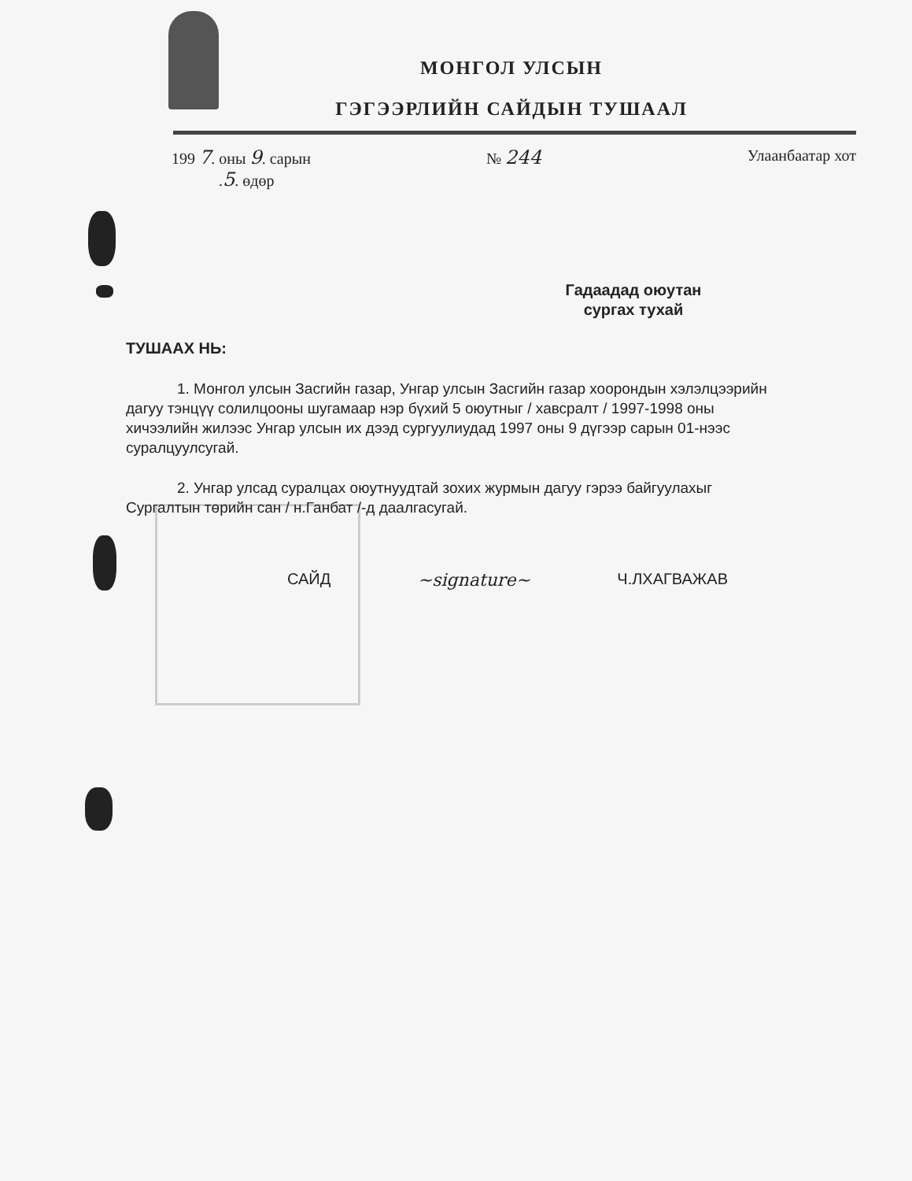МОНГОЛ УЛСЫН
ГЭГЭЭРЛИЙН САЙДЫН ТУШААЛ
199 7. оны 9. сарын
.5. өдөр
№ 244
Улаанбаатар хот
Гадаадад оюутан
сургах тухай
ТУШААХ НЬ:
1. Монгол улсын Засгийн газар, Унгар улсын Засгийн газар хоорондын хэлэлцээрийн дагуу тэнцүү солилцооны шугамаар нэр бүхий 5 оюутныг / хавсралт / 1997-1998 оны хичээлийн жилээс Унгар улсын их дээд сургуулиудад 1997 оны 9 дүгээр сарын 01-нээс суралцуулсугай.
2. Унгар улсад суралцах оюутнуудтай зохих журмын дагуу гэрээ байгуулахыг Сургалтын төрийн сан / н.Ганбат /-д даалгасугай.
САЙД ~signature~ Ч.ЛХАГВАЖАВ